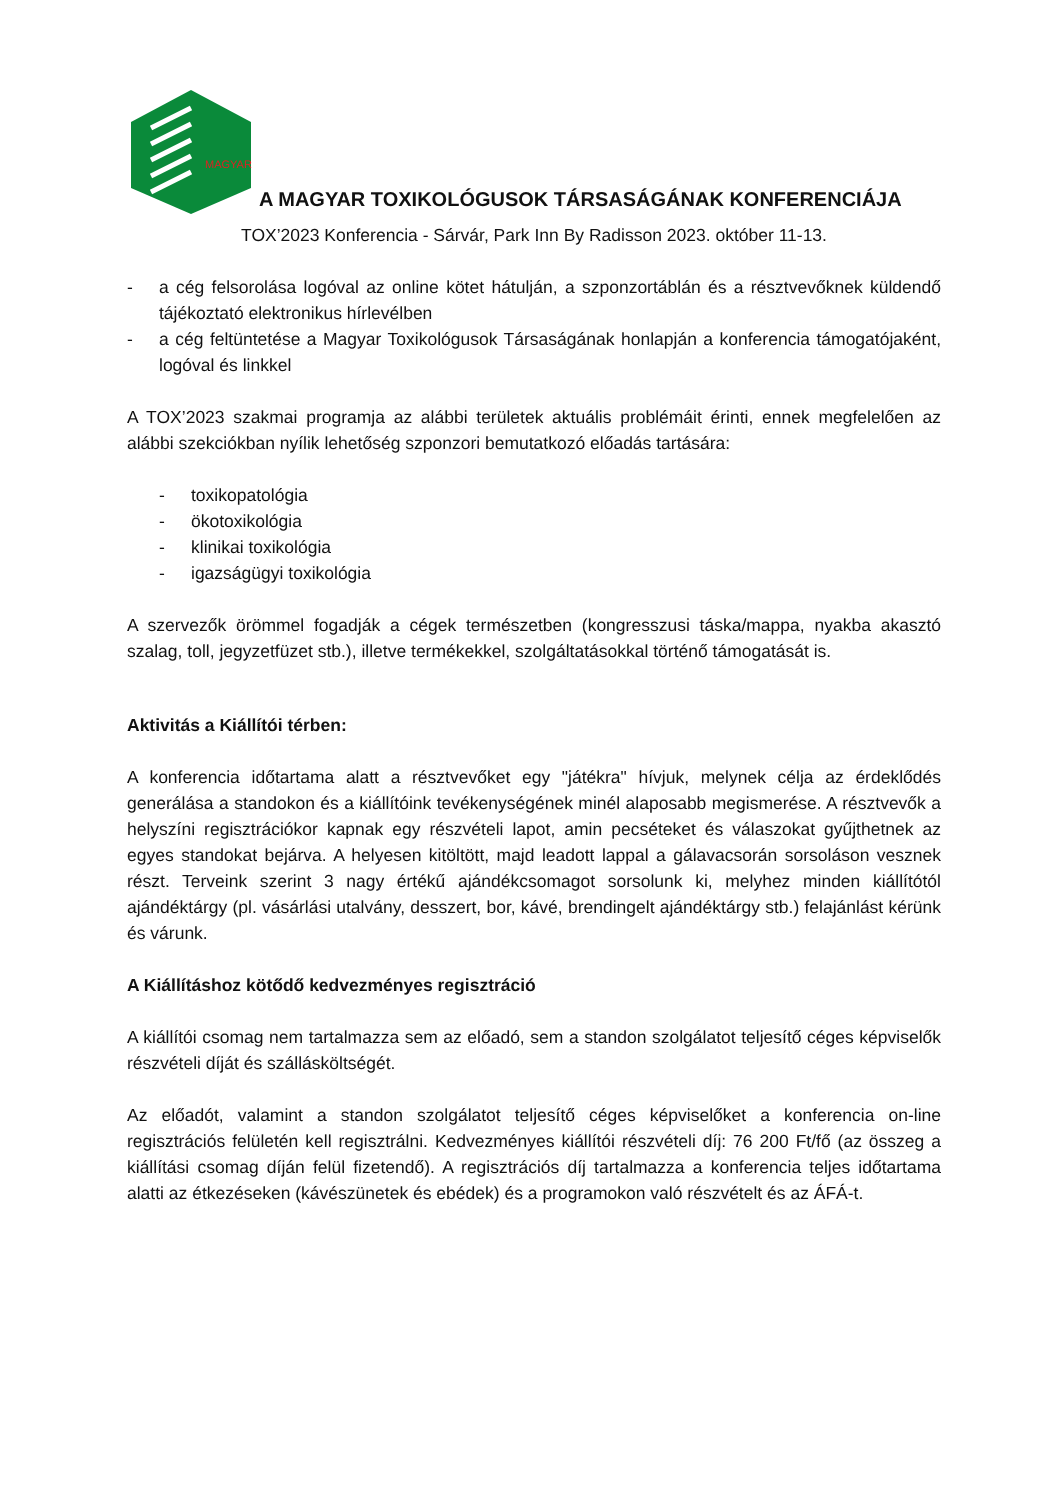MAGYAR
A MAGYAR TOXIKOLÓGUSOK TÁRSASÁGÁNAK KONFERENCIÁJA
TOX’2023 Konferencia - Sárvár, Park Inn By Radisson 2023. október 11-13.
- a cég felsorolása logóval az online kötet hátulján, a szponzortáblán és a résztvevőknek küldendő tájékoztató elektronikus hírlevélben
- a cég feltüntetése a Magyar Toxikológusok Társaságának honlapján a konferencia támogatójaként, logóval és linkkel
A TOX’2023 szakmai programja az alábbi területek aktuális problémáit érinti, ennek megfelelően az alábbi szekciókban nyílik lehetőség szponzori bemutatkozó előadás tartására:
- toxikopatológia
- ökotoxikológia
- klinikai toxikológia
- igazságügyi toxikológia
A szervezők örömmel fogadják a cégek természetben (kongresszusi táska/mappa, nyakba akasztó szalag, toll, jegyzetfüzet stb.), illetve termékekkel, szolgáltatásokkal történő támogatását is.
Aktivitás a Kiállítói térben:
A konferencia időtartama alatt a résztvevőket egy "játékra" hívjuk, melynek célja az érdeklődés generálása a standokon és a kiállítóink tevékenységének minél alaposabb megismerése. A résztvevők a helyszíni regisztrációkor kapnak egy részvételi lapot, amin pecséteket és válaszokat gyűjthetnek az egyes standokat bejárva. A helyesen kitöltött, majd leadott lappal a gálavacsorán sorsoláson vesznek részt. Terveink szerint 3 nagy értékű ajándékcsomagot sorsolunk ki, melyhez minden kiállítótól ajándéktárgy (pl. vásárlási utalvány, desszert, bor, kávé, brendingelt ajándéktárgy stb.) felajánlást kérünk és várunk.
A Kiállításhoz kötődő kedvezményes regisztráció
A kiállítói csomag nem tartalmazza sem az előadó, sem a standon szolgálatot teljesítő céges képviselők részvételi díját és szállásköltségét.
Az előadót, valamint a standon szolgálatot teljesítő céges képviselőket a konferencia on-line regisztrációs felületén kell regisztrálni. Kedvezményes kiállítói részvételi díj: 76 200 Ft/fő (az összeg a kiállítási csomag díján felül fizetendő). A regisztrációs díj tartalmazza a konferencia teljes időtartama alatti az étkezéseken (kávészünetek és ebédek) és a programokon való részvételt és az ÁFÁ-t.